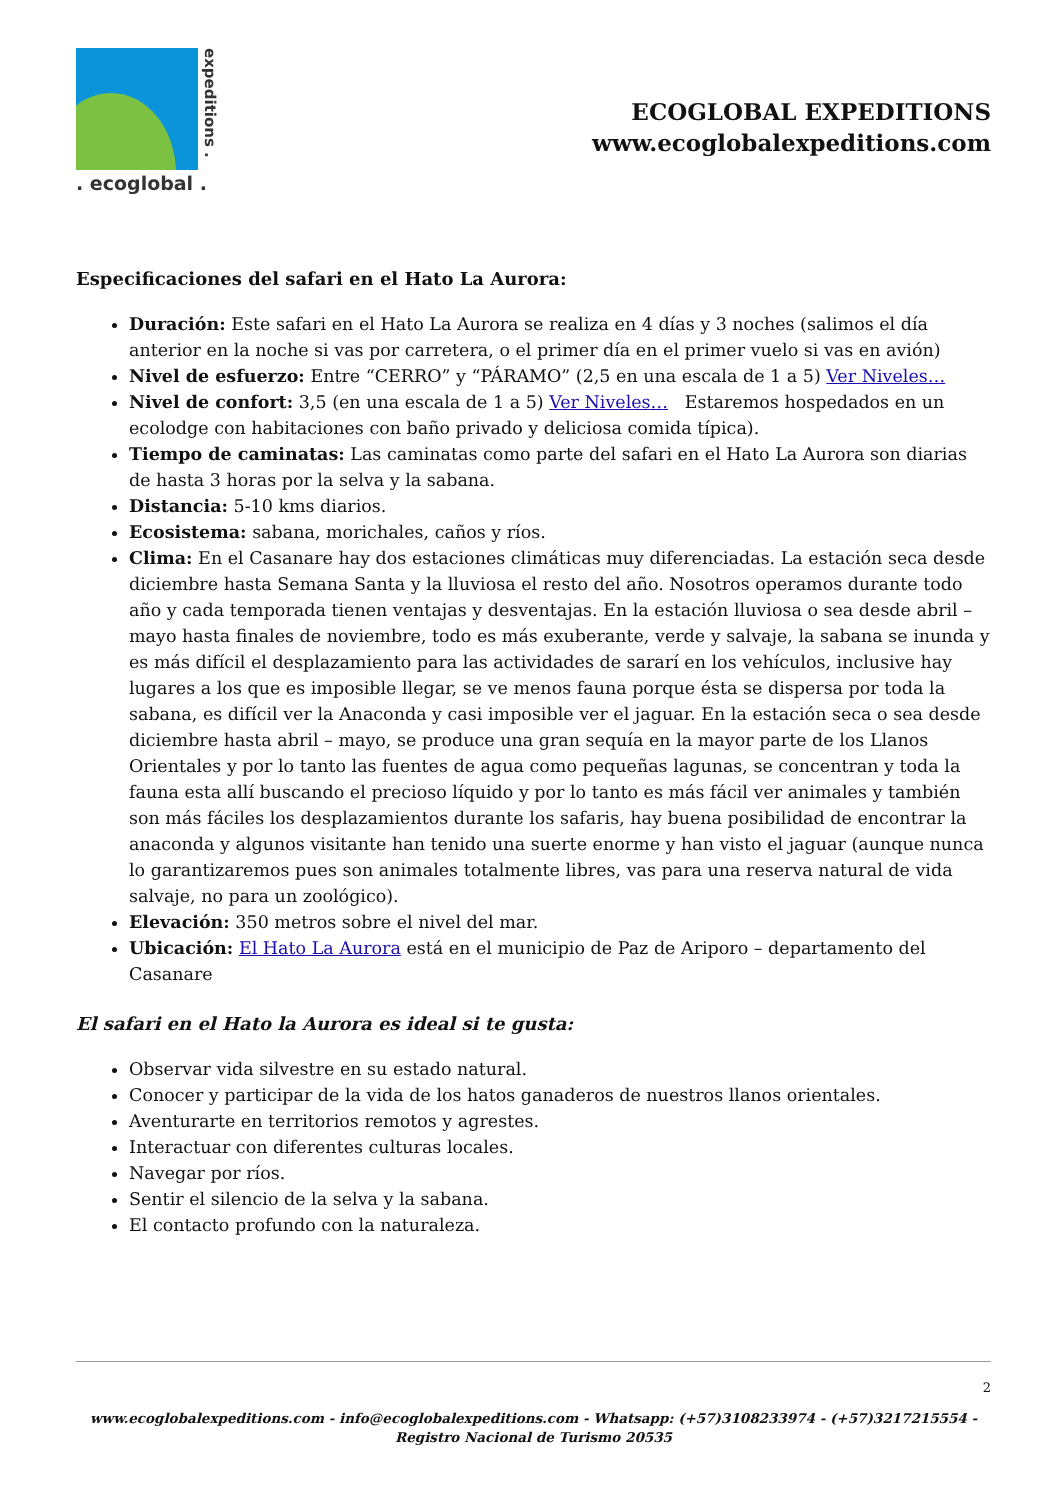expeditions .
. ecoglobal .
ECOGLOBAL EXPEDITIONS
www.ecoglobalexpeditions.com
Especificaciones del safari en el Hato La Aurora:
Duración: Este safari en el Hato La Aurora se realiza en 4 días y 3 noches (salimos el día anterior en la noche si vas por carretera, o el primer día en el primer vuelo si vas en avión)
Nivel de esfuerzo: Entre “CERRO” y “PÁRAMO” (2,5 en una escala de 1 a 5) Ver Niveles…
Nivel de confort: 3,5 (en una escala de 1 a 5) Ver Niveles… Estaremos hospedados en un ecolodge con habitaciones con baño privado y deliciosa comida típica).
Tiempo de caminatas: Las caminatas como parte del safari en el Hato La Aurora son diarias de hasta 3 horas por la selva y la sabana.
Distancia: 5-10 kms diarios.
Ecosistema: sabana, morichales, caños y ríos.
Clima: En el Casanare hay dos estaciones climáticas muy diferenciadas. La estación seca desde diciembre hasta Semana Santa y la lluviosa el resto del año. Nosotros operamos durante todo año y cada temporada tienen ventajas y desventajas. En la estación lluviosa o sea desde abril – mayo hasta finales de noviembre, todo es más exuberante, verde y salvaje, la sabana se inunda y es más difícil el desplazamiento para las actividades de sararí en los vehículos, inclusive hay lugares a los que es imposible llegar, se ve menos fauna porque ésta se dispersa por toda la sabana, es difícil ver la Anaconda y casi imposible ver el jaguar. En la estación seca o sea desde diciembre hasta abril – mayo, se produce una gran sequía en la mayor parte de los Llanos Orientales y por lo tanto las fuentes de agua como pequeñas lagunas, se concentran y toda la fauna esta allí buscando el precioso líquido y por lo tanto es más fácil ver animales y también son más fáciles los desplazamientos durante los safaris, hay buena posibilidad de encontrar la anaconda y algunos visitante han tenido una suerte enorme y han visto el jaguar (aunque nunca lo garantizaremos pues son animales totalmente libres, vas para una reserva natural de vida salvaje, no para un zoológico).
Elevación: 350 metros sobre el nivel del mar.
Ubicación: El Hato La Aurora está en el municipio de Paz de Ariporo – departamento del Casanare
El safari en el Hato la Aurora es ideal si te gusta:
Observar vida silvestre en su estado natural.
Conocer y participar de la vida de los hatos ganaderos de nuestros llanos orientales.
Aventurarte en territorios remotos y agrestes.
Interactuar con diferentes culturas locales.
Navegar por ríos.
Sentir el silencio de la selva y la sabana.
El contacto profundo con la naturaleza.
2
www.ecoglobalexpeditions.com - info@ecoglobalexpeditions.com - Whatsapp: (+57)3108233974 - (+57)3217215554 -
Registro Nacional de Turismo 20535